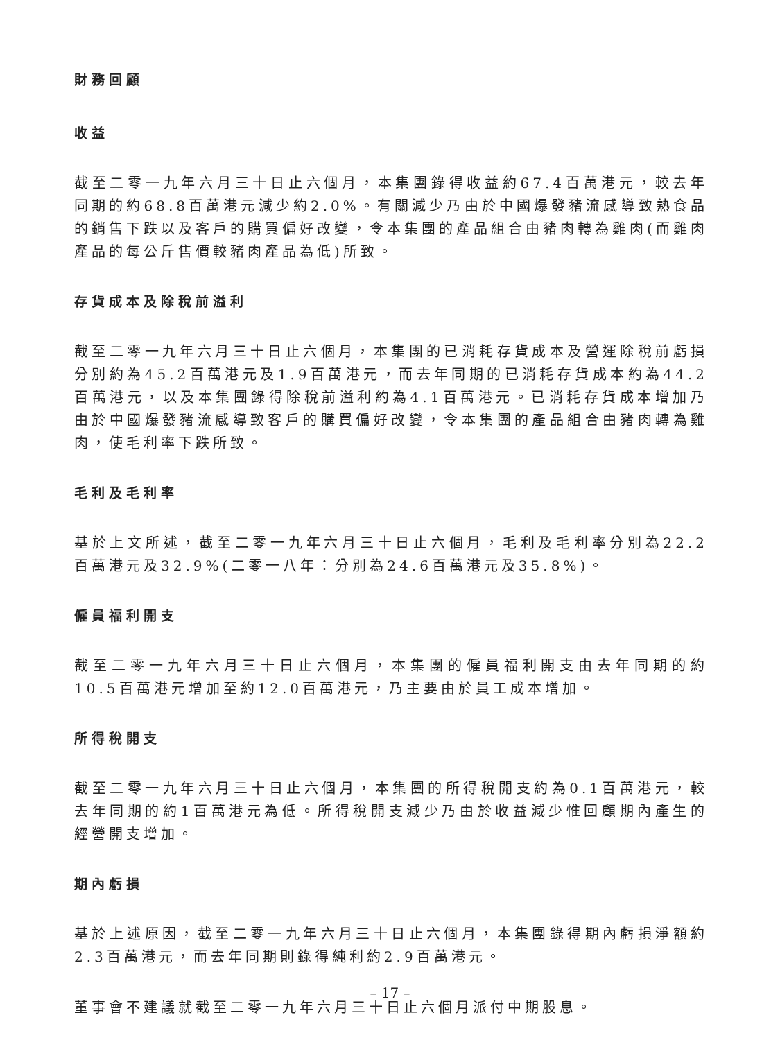財務回顧
收益
截至二零一九年六月三十日止六個月，本集團錄得收益約67.4百萬港元，較去年同期的約68.8百萬港元減少約2.0%。有關減少乃由於中國爆發豬流感導致熟食品的銷售下跌以及客戶的購買偏好改變，令本集團的產品組合由豬肉轉為雞肉(而雞肉產品的每公斤售價較豬肉產品為低)所致。
存貨成本及除稅前溢利
截至二零一九年六月三十日止六個月，本集團的已消耗存貨成本及營運除稅前虧損分別約為45.2百萬港元及1.9百萬港元，而去年同期的已消耗存貨成本約為44.2百萬港元，以及本集團錄得除稅前溢利約為4.1百萬港元。已消耗存貨成本增加乃由於中國爆發豬流感導致客戶的購買偏好改變，令本集團的產品組合由豬肉轉為雞肉，使毛利率下跌所致。
毛利及毛利率
基於上文所述，截至二零一九年六月三十日止六個月，毛利及毛利率分別為22.2百萬港元及32.9%(二零一八年：分別為24.6百萬港元及35.8%)。
僱員福利開支
截至二零一九年六月三十日止六個月，本集團的僱員福利開支由去年同期的約10.5百萬港元增加至約12.0百萬港元，乃主要由於員工成本增加。
所得稅開支
截至二零一九年六月三十日止六個月，本集團的所得稅開支約為0.1百萬港元，較去年同期的約1百萬港元為低。所得稅開支減少乃由於收益減少惟回顧期內產生的經營開支增加。
期內虧損
基於上述原因，截至二零一九年六月三十日止六個月，本集團錄得期內虧損淨額約2.3百萬港元，而去年同期則錄得純利約2.9百萬港元。
董事會不建議就截至二零一九年六月三十日止六個月派付中期股息。
– 17 –